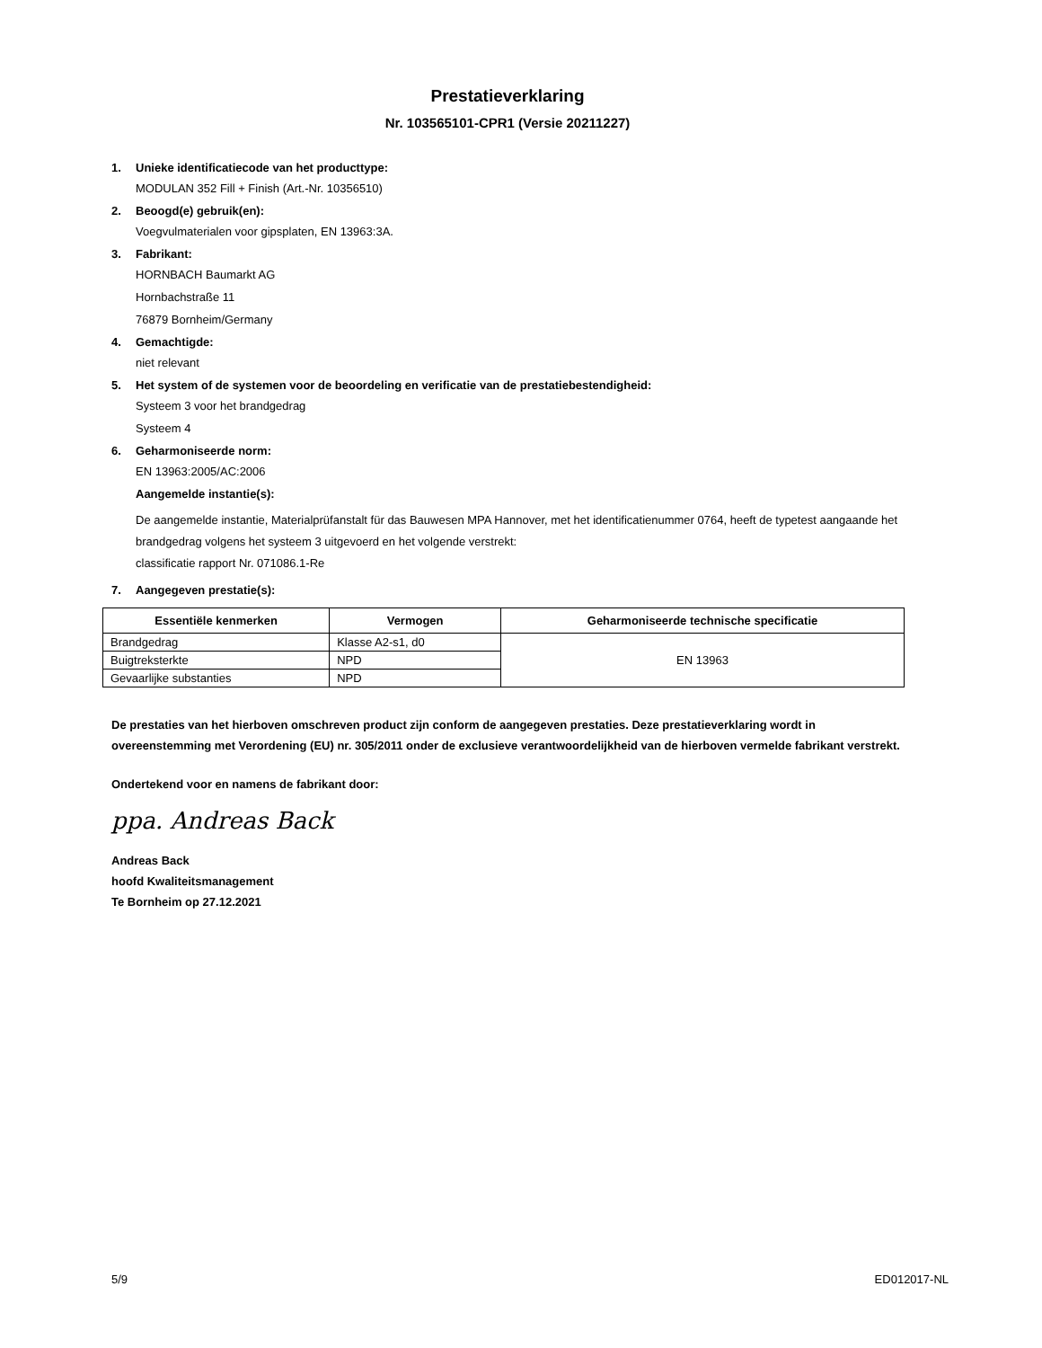Prestatieverklaring
Nr. 103565101-CPR1 (Versie 20211227)
1. Unieke identificatiecode van het producttype:
MODULAN 352 Fill + Finish (Art.-Nr. 10356510)
2. Beoogd(e) gebruik(en):
Voegvulmaterialen voor gipsplaten, EN 13963:3A.
3. Fabrikant:
HORNBACH Baumarkt AG
Hornbachstraße 11
76879 Bornheim/Germany
4. Gemachtigde:
niet relevant
5. Het system of de systemen voor de beoordeling en verificatie van de prestatiebestendigheid:
Systeem 3 voor het brandgedrag
Systeem 4
6. Geharmoniseerde norm:
EN 13963:2005/AC:2006
Aangemelde instantie(s):
De aangemelde instantie, Materialprüfanstalt für das Bauwesen MPA Hannover, met het identificatienummer 0764, heeft de typetest aangaande het brandgedrag volgens het systeem 3 uitgevoerd en het volgende verstrekt:
classificatie rapport Nr. 071086.1-Re
7. Aangegeven prestatie(s):
| Essentiële kenmerken | Vermogen | Geharmoniseerde technische specificatie |
| --- | --- | --- |
| Brandgedrag | Klasse A2-s1, d0 | EN 13963 |
| Buigtreksterkte | NPD | |
| Gevaarlijke substanties | NPD | |
De prestaties van het hierboven omschreven product zijn conform de aangegeven prestaties. Deze prestatieverklaring wordt in overeenstemming met Verordening (EU) nr. 305/2011 onder de exclusieve verantwoordelijkheid van de hierboven vermelde fabrikant verstrekt.
Ondertekend voor en namens de fabrikant door:
ppa. Andreas Back
Andreas Back
hoofd Kwaliteitsmanagement
Te Bornheim op 27.12.2021
5/9 ED012017-NL